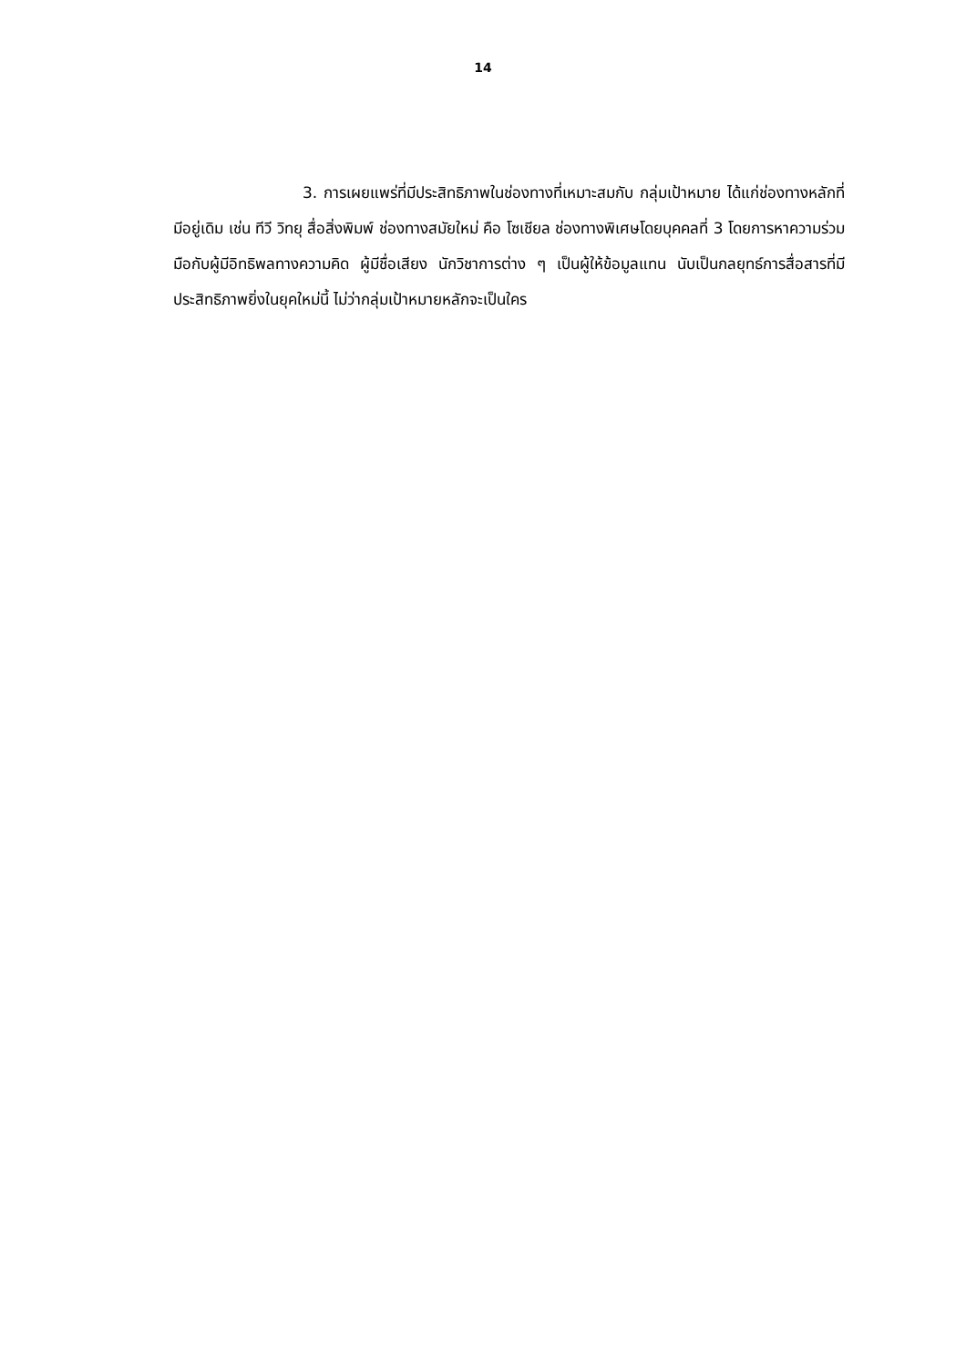14
3. การเผยแพร่ที่มีประสิทธิภาพในช่องทางที่เหมาะสมกับ กลุ่มเป้าหมาย ได้แก่ช่องทางหลักที่มีอยู่เดิม เช่น ทีวี วิทยุ สื่อสิ่งพิมพ์ ช่องทางสมัยใหม่ คือ โซเชียล ช่องทางพิเศษโดยบุคคลที่ 3 โดยการหาความร่วมมือกับผู้มีอิทธิพลทางความคิด ผู้มีชื่อเสียง นักวิชาการต่าง ๆ เป็นผู้ให้ข้อมูลแทน นับเป็นกลยุทธ์การสื่อสารที่มีประสิทธิภาพยิ่งในยุคใหม่นี้ ไม่ว่ากลุ่มเป้าหมายหลักจะเป็นใคร